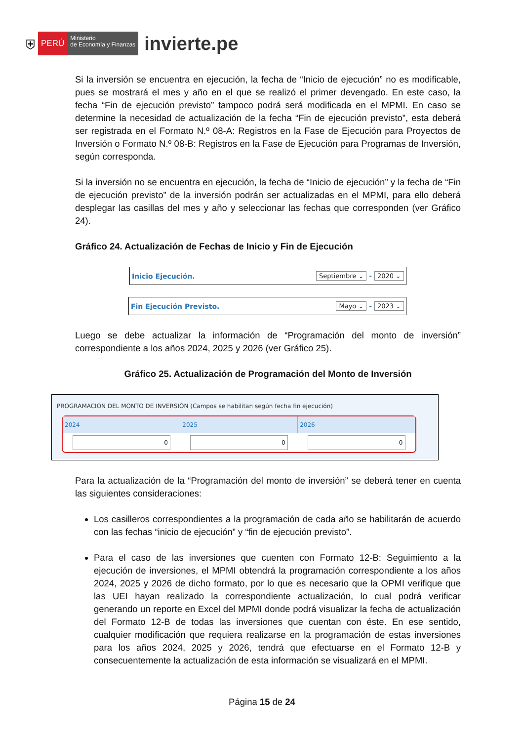⛨ PERÚ Ministerio
de Economía y Finanzas invierte.pe
Si la inversión se encuentra en ejecución, la fecha de “Inicio de ejecución” no es modificable, pues se mostrará el mes y año en el que se realizó el primer devengado. En este caso, la fecha “Fin de ejecución previsto” tampoco podrá será modificada en el MPMI. En caso se determine la necesidad de actualización de la fecha “Fin de ejecución previsto”, esta deberá ser registrada en el Formato N.º 08-A: Registros en la Fase de Ejecución para Proyectos de Inversión o Formato N.º 08-B: Registros en la Fase de Ejecución para Programas de Inversión, según corresponda.
Si la inversión no se encuentra en ejecución, la fecha de “Inicio de ejecución” y la fecha de “Fin de ejecución previsto” de la inversión podrán ser actualizadas en el MPMI, para ello deberá desplegar las casillas del mes y año y seleccionar las fechas que corresponden (ver Gráfico 24).
Gráfico 24. Actualización de Fechas de Inicio y Fin de Ejecución
Inicio Ejecución. Septiembre ⌄ - 2020 ⌄
Fin Ejecución Previsto. Mayo ⌄ - 2023 ⌄
Luego se debe actualizar la información de “Programación del monto de inversión” correspondiente a los años 2024, 2025 y 2026 (ver Gráfico 25).
Gráfico 25. Actualización de Programación del Monto de Inversión
PROGRAMACIÓN DEL MONTO DE INVERSIÓN (Campos se habilitan según fecha fin ejecución)
| 2024 | 2025 | 2026 |
| --- | --- | --- |
| 0 | 0 | 0 |
Para la actualización de la “Programación del monto de inversión” se deberá tener en cuenta las siguientes consideraciones:
Los casilleros correspondientes a la programación de cada año se habilitarán de acuerdo con las fechas “inicio de ejecución” y “fin de ejecución previsto”.
Para el caso de las inversiones que cuenten con Formato 12-B: Seguimiento a la ejecución de inversiones, el MPMI obtendrá la programación correspondiente a los años 2024, 2025 y 2026 de dicho formato, por lo que es necesario que la OPMI verifique que las UEI hayan realizado la correspondiente actualización, lo cual podrá verificar generando un reporte en Excel del MPMI donde podrá visualizar la fecha de actualización del Formato 12-B de todas las inversiones que cuentan con éste. En ese sentido, cualquier modificación que requiera realizarse en la programación de estas inversiones para los años 2024, 2025 y 2026, tendrá que efectuarse en el Formato 12-B y consecuentemente la actualización de esta información se visualizará en el MPMI.
Página 15 de 24